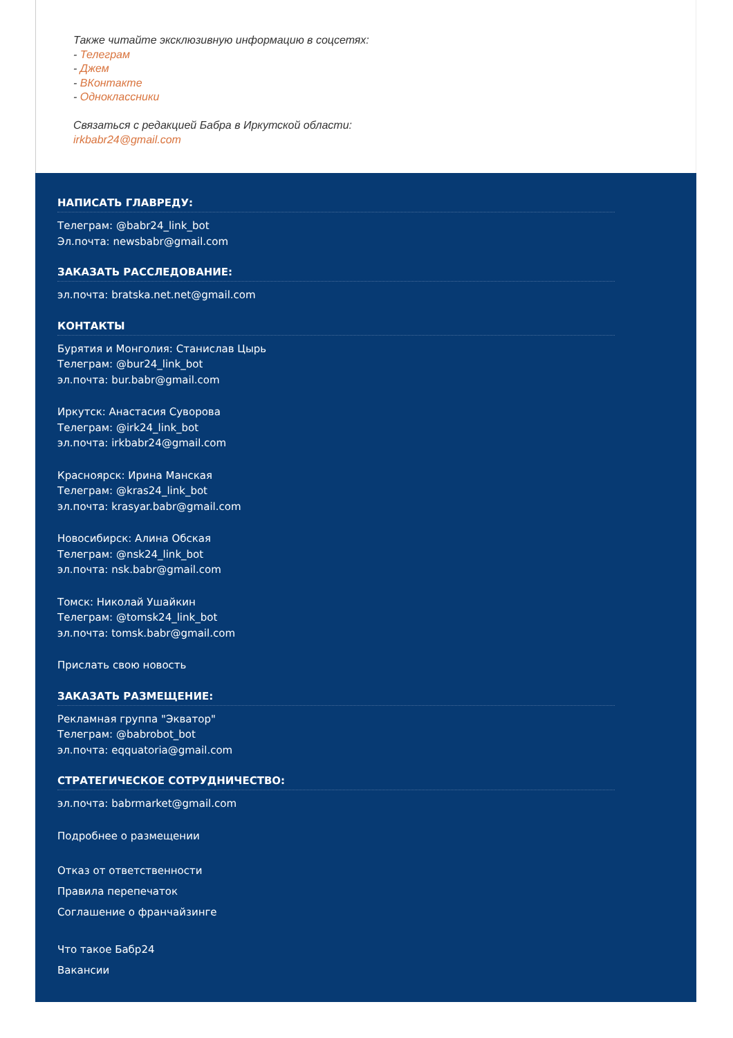Также читайте эксклюзивную информацию в соцсетях:
- Телеграм
- Джем
- ВКонтакте
- Одноклассники
Связаться с редакцией Бабра в Иркутской области:
irkbabr24@gmail.com
НАПИСАТЬ ГЛАВРЕДУ:
Телеграм: @babr24_link_bot
Эл.почта: newsbabr@gmail.com
ЗАКАЗАТЬ РАССЛЕДОВАНИЕ:
эл.почта: bratska.net.net@gmail.com
КОНТАКТЫ
Бурятия и Монголия: Станислав Цырь
Телеграм: @bur24_link_bot
эл.почта: bur.babr@gmail.com
Иркутск: Анастасия Суворова
Телеграм: @irk24_link_bot
эл.почта: irkbabr24@gmail.com
Красноярск: Ирина Манская
Телеграм: @kras24_link_bot
эл.почта: krasyar.babr@gmail.com
Новосибирск: Алина Обская
Телеграм: @nsk24_link_bot
эл.почта: nsk.babr@gmail.com
Томск: Николай Ушайкин
Телеграм: @tomsk24_link_bot
эл.почта: tomsk.babr@gmail.com
Прислать свою новость
ЗАКАЗАТЬ РАЗМЕЩЕНИЕ:
Рекламная группа "Экватор"
Телеграм: @babrobot_bot
эл.почта: eqquatoria@gmail.com
СТРАТЕГИЧЕСКОЕ СОТРУДНИЧЕСТВО:
эл.почта: babrmarket@gmail.com
Подробнее о размещении
Отказ от ответственности
Правила перепечаток
Соглашение о франчайзинге
Что такое Бабр24
Вакансии